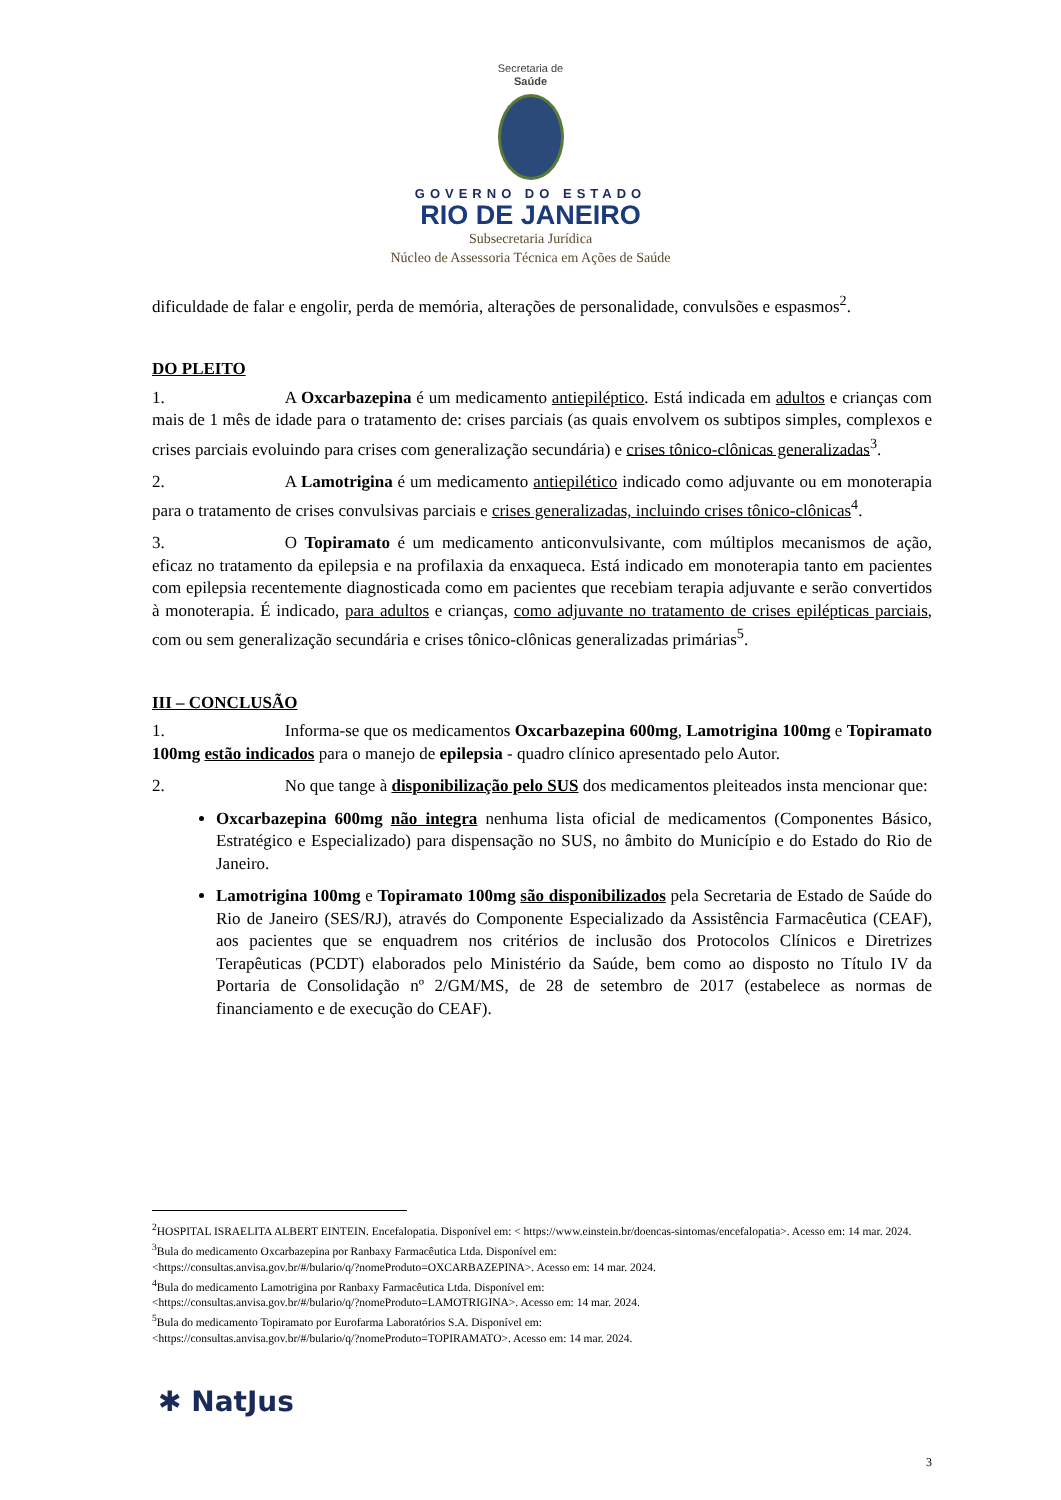Secretaria de
Saúde
GOVERNO DO ESTADO
RIO DE JANEIRO
Subsecretaria Jurídica
Núcleo de Assessoria Técnica em Ações de Saúde
dificuldade de falar e engolir, perda de memória, alterações de personalidade, convulsões e espasmos<sup>2</sup>.
DO PLEITO
1. A Oxcarbazepina é um medicamento antiepiléptico. Está indicada em adultos e crianças com mais de 1 mês de idade para o tratamento de: crises parciais (as quais envolvem os subtipos simples, complexos e crises parciais evoluindo para crises com generalização secundária) e crises tônico-clônicas generalizadas<sup>3</sup>.
2. A Lamotrigina é um medicamento antiepilético indicado como adjuvante ou em monoterapia para o tratamento de crises convulsivas parciais e crises generalizadas, incluindo crises tônico-clônicas<sup>4</sup>.
3. O Topiramato é um medicamento anticonvulsivante, com múltiplos mecanismos de ação, eficaz no tratamento da epilepsia e na profilaxia da enxaqueca. Está indicado em monoterapia tanto em pacientes com epilepsia recentemente diagnosticada como em pacientes que recebiam terapia adjuvante e serão convertidos à monoterapia. É indicado, para adultos e crianças, como adjuvante no tratamento de crises epilépticas parciais, com ou sem generalização secundária e crises tônico-clônicas generalizadas primárias<sup>5</sup>.
III – CONCLUSÃO
1. Informa-se que os medicamentos Oxcarbazepina 600mg, Lamotrigina 100mg e Topiramato 100mg estão indicados para o manejo de epilepsia - quadro clínico apresentado pelo Autor.
2. No que tange à disponibilização pelo SUS dos medicamentos pleiteados insta mencionar que:
Oxcarbazepina 600mg não integra nenhuma lista oficial de medicamentos (Componentes Básico, Estratégico e Especializado) para dispensação no SUS, no âmbito do Município e do Estado do Rio de Janeiro.
Lamotrigina 100mg e Topiramato 100mg são disponibilizados pela Secretaria de Estado de Saúde do Rio de Janeiro (SES/RJ), através do Componente Especializado da Assistência Farmacêutica (CEAF), aos pacientes que se enquadrem nos critérios de inclusão dos Protocolos Clínicos e Diretrizes Terapêuticas (PCDT) elaborados pelo Ministério da Saúde, bem como ao disposto no Título IV da Portaria de Consolidação nº 2/GM/MS, de 28 de setembro de 2017 (estabelece as normas de financiamento e de execução do CEAF).
<sup>2</sup>HOSPITAL ISRAELITA ALBERT EINTEIN. Encefalopatia. Disponível em: < https://www.einstein.br/doencas-sintomas/encefalopatia>. Acesso em: 14 mar. 2024.
<sup>3</sup> Bula do medicamento Oxcarbazepina por Ranbaxy Farmacêutica Ltda. Disponível em:
<https://consultas.anvisa.gov.br/#/bulario/q/?nomeProduto=OXCARBAZEPINA>. Acesso em: 14 mar. 2024.
<sup>4</sup> Bula do medicamento Lamotrigina por Ranbaxy Farmacêutica Ltda. Disponível em:
<https://consultas.anvisa.gov.br/#/bulario/q/?nomeProduto=LAMOTRIGINA>. Acesso em: 14 mar. 2024.
<sup>5</sup> Bula do medicamento Topiramato por Eurofarma Laboratórios S.A. Disponível em:
<https://consultas.anvisa.gov.br/#/bulario/q/?nomeProduto=TOPIRAMATO>. Acesso em: 14 mar. 2024.
✱ NatJus
3